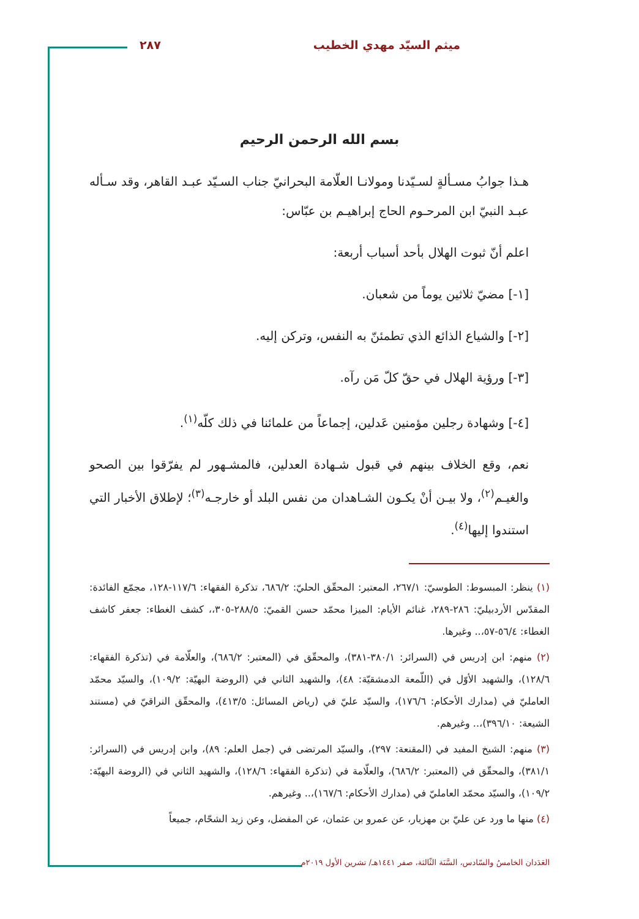ميثم السيّد مهدي الخطيب ٢٨٧
بسم الله الرحمن الرحيم
هـذا جوابُ مسـألةٍ لسـيّدنا ومولانـا العلّامة البحرانيّ جناب السـيّد عبـد القاهر، وقد سـأله عبـد النبيّ ابن المرحـوم الحاج إبراهيـم بن عبّاس:
اعلم أنّ ثبوت الهلال بأحد أسباب أربعة:
[١-] مضيّ ثلاثين يوماً من شعبان.
[٢-] والشياع الذائع الذي تطمئنّ به النفس، وتركن إليه.
[٣-] ورؤية الهلال في حقّ كلّ مَن رآه.
[٤-] وشهادة رجلين مؤمنين عَدلين، إجماعاً من علمائنا في ذلك كلّه<sup>(١)</sup>.
نعم، وقع الخلاف بينهم في قبول شـهادة العدلين، فالمشـهور لم يفرّقوا بين الصحو والغيـم<sup>(٢)</sup>، ولا بيـن أنْ يكـون الشـاهدان من نفس البلد أو خارجـه<sup>(٣)</sup>؛ لإطلاق الأخبار التي استندوا إليها<sup>(٤)</sup>.
(١) ينظر: المبسوط: الطوسيّ: ٢٦٧/١، المعتبر: المحقّق الحليّ: ٦٨٦/٢، تذكرة الفقهاء: ١١٧/٦-١٢٨، مجمّع الفائدة: المقدّس الأردبيليّ: ٢٨٦-٢٨٩، غنائم الأيام: الميزا محمّد حسن القميّ: ٢٨٨/٥-٣٠٥،، كشف الغطاء: جعفر كاشف الغطاء: ٥٦/٤-٥٧،.. وغيرها.
(٢) منهم: ابن إدريس في (السرائر: ٣٨٠/١-٣٨١)، والمحقّق في (المعتبر: ٦٨٦/٢)، والعلّامة في (تذكرة الفقهاء: ١٢٨/٦)، والشهيد الأوّل في (اللّمعة الدمشقيّة: ٤٨)، والشهيد الثاني في (الروضة البهيّة: ١٠٩/٢)، والسيّد محمّد العامليّ في (مدارك الأحكام: ١٧٦/٦)، والسيّد عليّ في (رياض المسائل: ٤١٣/٥)، والمحقّق النراقيّ في (مستند الشيعة: ٣٩٦/١٠)،.. وغيرهم.
(٣) منهم: الشيخ المفيد في (المقنعة: ٢٩٧)، والسيّد المرتضى في (جمل العلم: ٨٩)، وابن إدريس في (السرائر: ٣٨١/١)، والمحقّق في (المعتبر: ٦٨٦/٢)، والعلّامة في (تذكرة الفقهاء: ١٢٨/٦)، والشهيد الثاني في (الروضة البهيّة: ١٠٩/٢)، والسيّد محمّد العامليّ في (مدارك الأحكام: ١٦٧/٦)،.. وغيرهم.
(٤) منها ما ورد عن عليّ بن مهزيار، عن عمرو بن عثمان، عن المفضل، وعن زيد الشحّام، جميعاً
العَدَدان الخامسُ والسّادس، السَّنَة الثّالثة، صفر ١٤٤١هـ/ تشرين الأول ٢٠١٩م